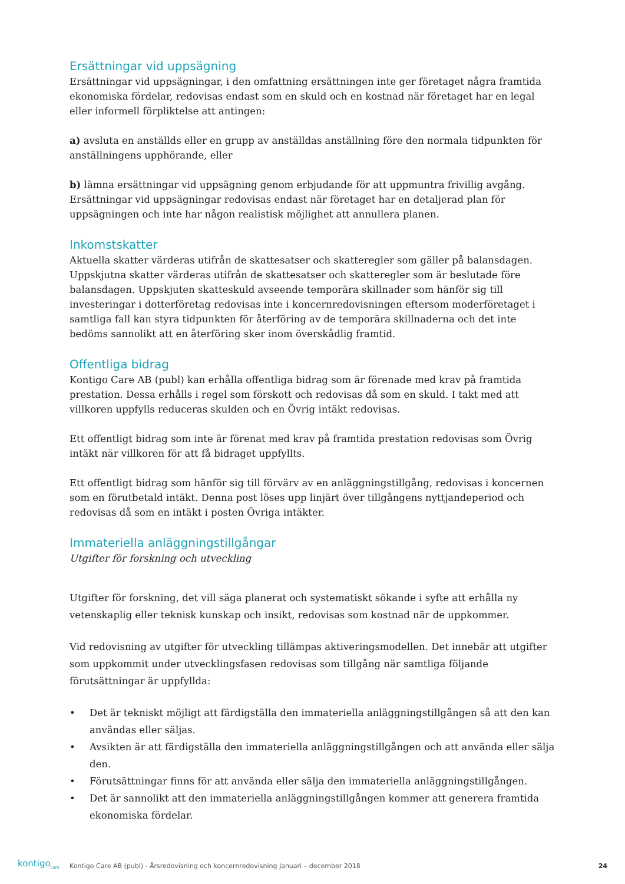Ersättningar vid uppsägning
Ersättningar vid uppsägningar, i den omfattning ersättningen inte ger företaget några framtida ekonomiska fördelar, redovisas endast som en skuld och en kostnad när företaget har en legal eller informell förpliktelse att antingen:
a) avsluta en anställds eller en grupp av anställdas anställning före den normala tidpunkten för anställningens upphörande, eller
b) lämna ersättningar vid uppsägning genom erbjudande för att uppmuntra frivillig avgång. Ersättningar vid uppsägningar redovisas endast när företaget har en detaljerad plan för uppsägningen och inte har någon realistisk möjlighet att annullera planen.
Inkomstskatter
Aktuella skatter värderas utifrån de skattesatser och skatteregler som gäller på balansdagen. Uppskjutna skatter värderas utifrån de skattesatser och skatteregler som är beslutade före balansdagen. Uppskjuten skatteskuld avseende temporära skillnader som hänför sig till investeringar i dotterföretag redovisas inte i koncernredovisningen eftersom moderföretaget i samtliga fall kan styra tidpunkten för återföring av de temporära skillnaderna och det inte bedöms sannolikt att en återföring sker inom överskådlig framtid.
Offentliga bidrag
Kontigo Care AB (publ) kan erhålla offentliga bidrag som är förenade med krav på framtida prestation. Dessa erhålls i regel som förskott och redovisas då som en skuld. I takt med att villkoren uppfylls reduceras skulden och en Övrig intäkt redovisas.
Ett offentligt bidrag som inte är förenat med krav på framtida prestation redovisas som Övrig intäkt när villkoren för att få bidraget uppfyllts.
Ett offentligt bidrag som hänför sig till förvärv av en anläggningstillgång, redovisas i koncernen som en förutbetald intäkt. Denna post löses upp linjärt över tillgångens nyttjandeperiod och redovisas då som en intäkt i posten Övriga intäkter.
Immateriella anläggningstillgångar
Utgifter för forskning och utveckling
Utgifter för forskning, det vill säga planerat och systematiskt sökande i syfte att erhålla ny vetenskaplig eller teknisk kunskap och insikt, redovisas som kostnad när de uppkommer.
Vid redovisning av utgifter för utveckling tillämpas aktiveringsmodellen. Det innebär att utgifter som uppkommit under utvecklingsfasen redovisas som tillgång när samtliga följande förutsättningar är uppfyllda:
• Det är tekniskt möjligt att färdigställa den immateriella anläggningstillgången så att den kan användas eller säljas.
• Avsikten är att färdigställa den immateriella anläggningstillgången och att använda eller sälja den.
• Förutsättningar finns för att använda eller sälja den immateriella anläggningstillgången.
• Det är sannolikt att den immateriella anläggningstillgången kommer att generera framtida ekonomiska fördelar.
kontigo<sub>care</sub> Kontigo Care AB (publ) - Årsredovisning och koncernredovisning Januari – december 2018 24